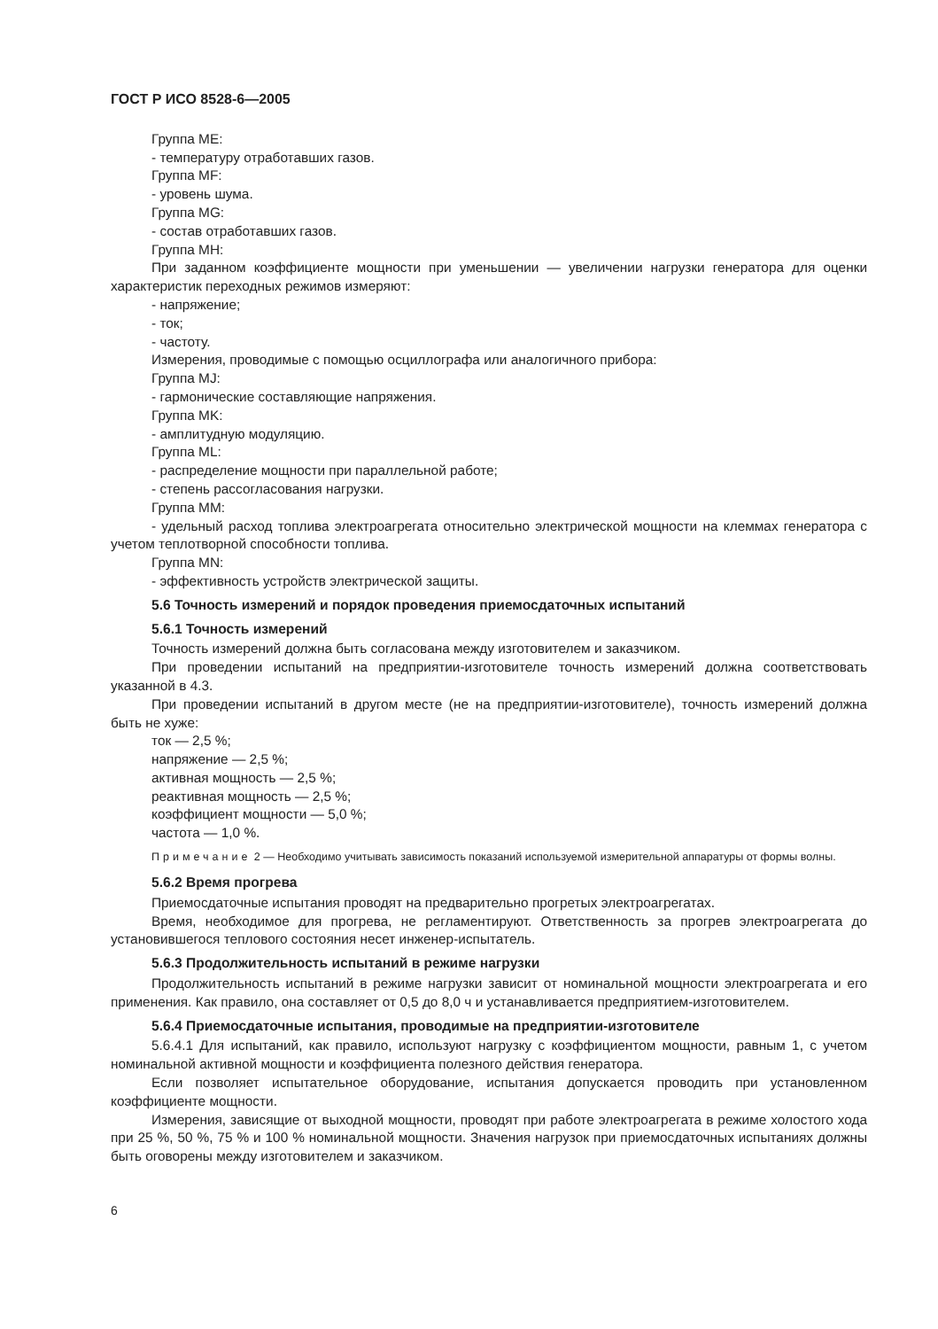ГОСТ Р ИСО 8528-6—2005
Группа ME:
- температуру отработавших газов.
Группа MF:
- уровень шума.
Группа MG:
- состав отработавших газов.
Группа MH:
При заданном коэффициенте мощности при уменьшении — увеличении нагрузки генератора для оценки характеристик переходных режимов измеряют:
- напряжение;
- ток;
- частоту.
Измерения, проводимые с помощью осциллографа или аналогичного прибора:
Группа MJ:
- гармонические составляющие напряжения.
Группа MK:
- амплитудную модуляцию.
Группа ML:
- распределение мощности при параллельной работе;
- степень рассогласования нагрузки.
Группа MM:
- удельный расход топлива электроагрегата относительно электрической мощности на клеммах генератора с учетом теплотворной способности топлива.
Группа MN:
- эффективность устройств электрической защиты.
5.6 Точность измерений и порядок проведения приемосдаточных испытаний
5.6.1 Точность измерений
Точность измерений должна быть согласована между изготовителем и заказчиком.
При проведении испытаний на предприятии-изготовителе точность измерений должна соответствовать указанной в 4.3.
При проведении испытаний в другом месте (не на предприятии-изготовителе), точность измерений должна быть не хуже:
ток — 2,5 %;
напряжение — 2,5 %;
активная мощность — 2,5 %;
реактивная мощность — 2,5 %;
коэффициент мощности — 5,0 %;
частота — 1,0 %.
Примечание 2 — Необходимо учитывать зависимость показаний используемой измерительной аппаратуры от формы волны.
5.6.2 Время прогрева
Приемосдаточные испытания проводят на предварительно прогретых электроагрегатах.
Время, необходимое для прогрева, не регламентируют. Ответственность за прогрев электроагрегата до установившегося теплового состояния несет инженер-испытатель.
5.6.3 Продолжительность испытаний в режиме нагрузки
Продолжительность испытаний в режиме нагрузки зависит от номинальной мощности электроагрегата и его применения. Как правило, она составляет от 0,5 до 8,0 ч и устанавливается предприятием-изготовителем.
5.6.4 Приемосдаточные испытания, проводимые на предприятии-изготовителе
5.6.4.1 Для испытаний, как правило, используют нагрузку с коэффициентом мощности, равным 1, с учетом номинальной активной мощности и коэффициента полезного действия генератора.
Если позволяет испытательное оборудование, испытания допускается проводить при установленном коэффициенте мощности.
Измерения, зависящие от выходной мощности, проводят при работе электроагрегата в режиме холостого хода при 25 %, 50 %, 75 % и 100 % номинальной мощности. Значения нагрузок при приемосдаточных испытаниях должны быть оговорены между изготовителем и заказчиком.
6